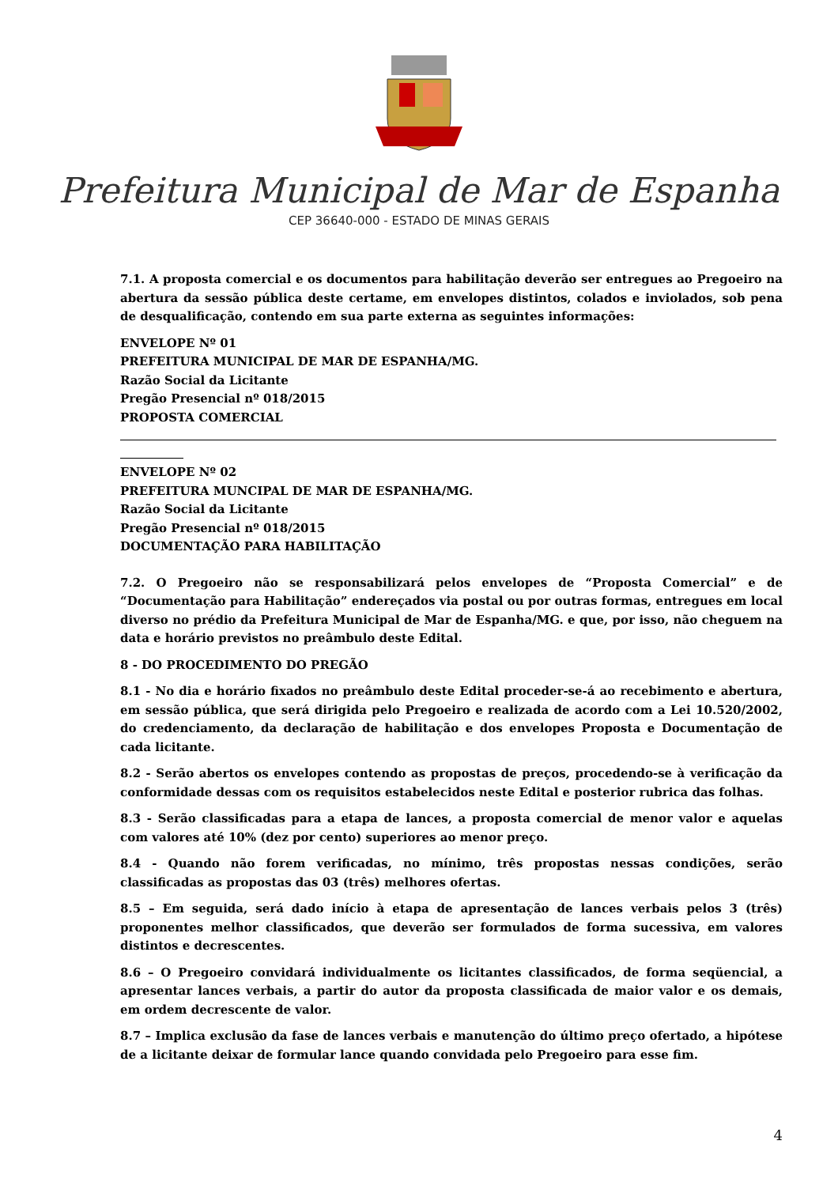Prefeitura Municipal de Mar de Espanha
CEP 36640-000 - ESTADO DE MINAS GERAIS
7.1. A proposta comercial e os documentos para habilitação deverão ser entregues ao Pregoeiro na abertura da sessão pública deste certame, em envelopes distintos, colados e inviolados, sob pena de desqualificação, contendo em sua parte externa as seguintes informações:
ENVELOPE Nº 01
PREFEITURA MUNICIPAL DE MAR DE ESPANHA/MG.
Razão Social da Licitante
Pregão Presencial nº 018/2015
PROPOSTA COMERCIAL
ENVELOPE Nº 02
PREFEITURA MUNCIPAL DE MAR DE ESPANHA/MG.
Razão Social da Licitante
Pregão Presencial nº 018/2015
DOCUMENTAÇÃO PARA HABILITAÇÃO
7.2. O Pregoeiro não se responsabilizará pelos envelopes de “Proposta Comercial” e de “Documentação para Habilitação” endereçados via postal ou por outras formas, entregues em local diverso no prédio da Prefeitura Municipal de Mar de Espanha/MG. e que, por isso, não cheguem na data e horário previstos no preâmbulo deste Edital.
8 - DO PROCEDIMENTO DO PREGÃO
8.1 - No dia e horário fixados no preâmbulo deste Edital proceder-se-á ao recebimento e abertura, em sessão pública, que será dirigida pelo Pregoeiro e realizada de acordo com a Lei 10.520/2002, do credenciamento, da declaração de habilitação e dos envelopes Proposta e Documentação de cada licitante.
8.2 - Serão abertos os envelopes contendo as propostas de preços, procedendo-se à verificação da conformidade dessas com os requisitos estabelecidos neste Edital e posterior rubrica das folhas.
8.3 - Serão classificadas para a etapa de lances, a proposta comercial de menor valor e aquelas com valores até 10% (dez por cento) superiores ao menor preço.
8.4 - Quando não forem verificadas, no mínimo, três propostas nessas condições, serão classificadas as propostas das 03 (três) melhores ofertas.
8.5 – Em seguida, será dado início à etapa de apresentação de lances verbais pelos 3 (três) proponentes melhor classificados, que deverão ser formulados de forma sucessiva, em valores distintos e decrescentes.
8.6 – O Pregoeiro convidará individualmente os licitantes classificados, de forma seqüencial, a apresentar lances verbais, a partir do autor da proposta classificada de maior valor e os demais, em ordem decrescente de valor.
8.7 – Implica exclusão da fase de lances verbais e manutenção do último preço ofertado, a hipótese de a licitante deixar de formular lance quando convidada pelo Pregoeiro para esse fim.
4